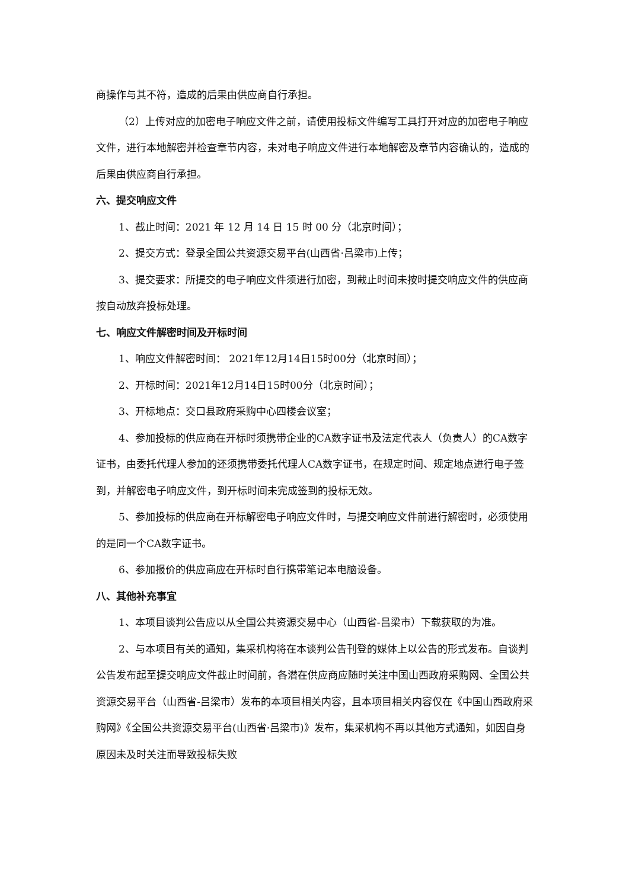商操作与其不符，造成的后果由供应商自行承担。
（2）上传对应的加密电子响应文件之前，请使用投标文件编写工具打开对应的加密电子响应文件，进行本地解密并检查章节内容，未对电子响应文件进行本地解密及章节内容确认的，造成的后果由供应商自行承担。
六、提交响应文件
1、截止时间：2021 年 12 月 14 日 15 时 00 分（北京时间）；
2、提交方式：登录全国公共资源交易平台(山西省·吕梁市)上传；
3、提交要求：所提交的电子响应文件须进行加密，到截止时间未按时提交响应文件的供应商按自动放弃投标处理。
七、响应文件解密时间及开标时间
1、响应文件解密时间： 2021年12月14日15时00分（北京时间）；
2、开标时间：2021年12月14日15时00分（北京时间）；
3、开标地点：交口县政府采购中心四楼会议室；
4、参加投标的供应商在开标时须携带企业的CA数字证书及法定代表人（负责人）的CA数字证书，由委托代理人参加的还须携带委托代理人CA数字证书，在规定时间、规定地点进行电子签到，并解密电子响应文件，到开标时间未完成签到的投标无效。
5、参加投标的供应商在开标解密电子响应文件时，与提交响应文件前进行解密时，必须使用的是同一个CA数字证书。
6、参加报价的供应商应在开标时自行携带笔记本电脑设备。
八、其他补充事宜
1、本项目谈判公告应以从全国公共资源交易中心（山西省-吕梁市）下载获取的为准。
2、与本项目有关的通知，集采机构将在本谈判公告刊登的媒体上以公告的形式发布。自谈判公告发布起至提交响应文件截止时间前，各潜在供应商应随时关注中国山西政府采购网、全国公共资源交易平台（山西省-吕梁市）发布的本项目相关内容，且本项目相关内容仅在《中国山西政府采购网》《全国公共资源交易平台(山西省·吕梁市)》发布，集采机构不再以其他方式通知，如因自身原因未及时关注而导致投标失败